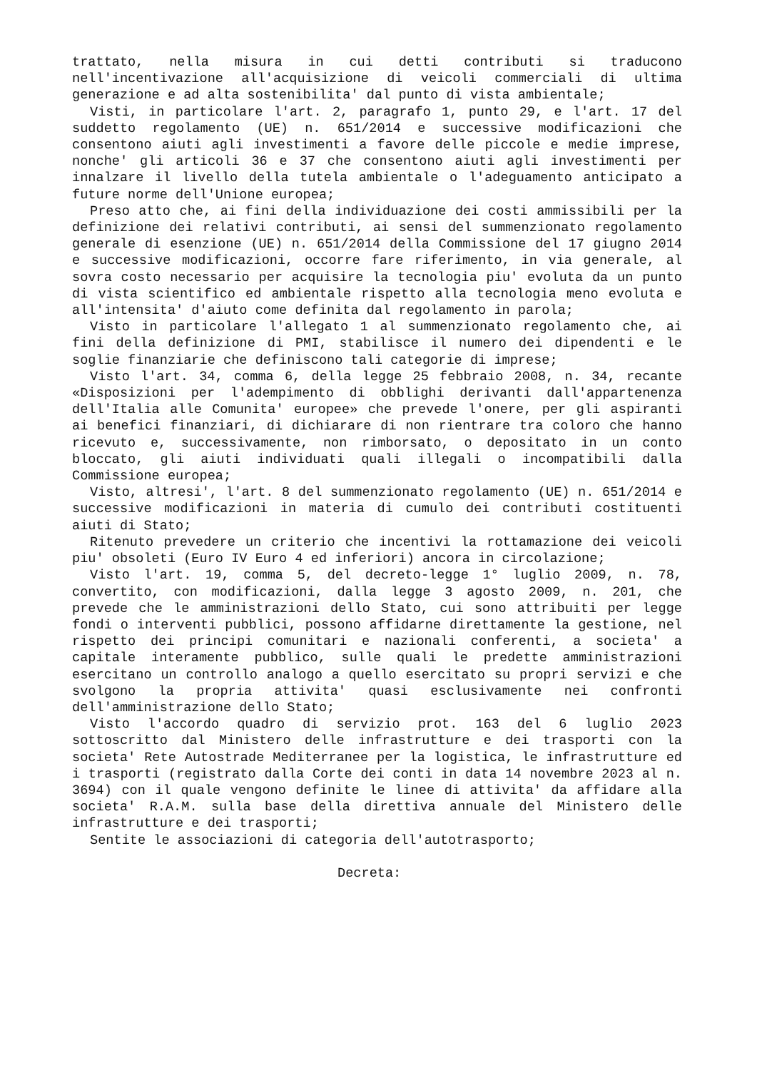trattato, nella misura in cui detti contributi si traducono nell'incentivazione all'acquisizione di veicoli commerciali di ultima generazione e ad alta sostenibilita' dal punto di vista ambientale;
Visti, in particolare l'art. 2, paragrafo 1, punto 29, e l'art. 17 del suddetto regolamento (UE) n. 651/2014 e successive modificazioni che consentono aiuti agli investimenti a favore delle piccole e medie imprese, nonche' gli articoli 36 e 37 che consentono aiuti agli investimenti per innalzare il livello della tutela ambientale o l'adeguamento anticipato a future norme dell'Unione europea;
Preso atto che, ai fini della individuazione dei costi ammissibili per la definizione dei relativi contributi, ai sensi del summenzionato regolamento generale di esenzione (UE) n. 651/2014 della Commissione del 17 giugno 2014 e successive modificazioni, occorre fare riferimento, in via generale, al sovra costo necessario per acquisire la tecnologia piu' evoluta da un punto di vista scientifico ed ambientale rispetto alla tecnologia meno evoluta e all'intensita' d'aiuto come definita dal regolamento in parola;
Visto in particolare l'allegato 1 al summenzionato regolamento che, ai fini della definizione di PMI, stabilisce il numero dei dipendenti e le soglie finanziarie che definiscono tali categorie di imprese;
Visto l'art. 34, comma 6, della legge 25 febbraio 2008, n. 34, recante «Disposizioni per l'adempimento di obblighi derivanti dall'appartenenza dell'Italia alle Comunita' europee» che prevede l'onere, per gli aspiranti ai benefici finanziari, di dichiarare di non rientrare tra coloro che hanno ricevuto e, successivamente, non rimborsato, o depositato in un conto bloccato, gli aiuti individuati quali illegali o incompatibili dalla Commissione europea;
Visto, altresi', l'art. 8 del summenzionato regolamento (UE) n. 651/2014 e successive modificazioni in materia di cumulo dei contributi costituenti aiuti di Stato;
Ritenuto prevedere un criterio che incentivi la rottamazione dei veicoli piu' obsoleti (Euro IV Euro 4 ed inferiori) ancora in circolazione;
Visto l'art. 19, comma 5, del decreto-legge 1° luglio 2009, n. 78, convertito, con modificazioni, dalla legge 3 agosto 2009, n. 201, che prevede che le amministrazioni dello Stato, cui sono attribuiti per legge fondi o interventi pubblici, possono affidarne direttamente la gestione, nel rispetto dei principi comunitari e nazionali conferenti, a societa' a capitale interamente pubblico, sulle quali le predette amministrazioni esercitano un controllo analogo a quello esercitato su propri servizi e che svolgono la propria attivita' quasi esclusivamente nei confronti dell'amministrazione dello Stato;
Visto l'accordo quadro di servizio prot. 163 del 6 luglio 2023 sottoscritto dal Ministero delle infrastrutture e dei trasporti con la societa' Rete Autostrade Mediterranee per la logistica, le infrastrutture ed i trasporti (registrato dalla Corte dei conti in data 14 novembre 2023 al n. 3694) con il quale vengono definite le linee di attivita' da affidare alla societa' R.A.M. sulla base della direttiva annuale del Ministero delle infrastrutture e dei trasporti;
Sentite le associazioni di categoria dell'autotrasporto;
Decreta: